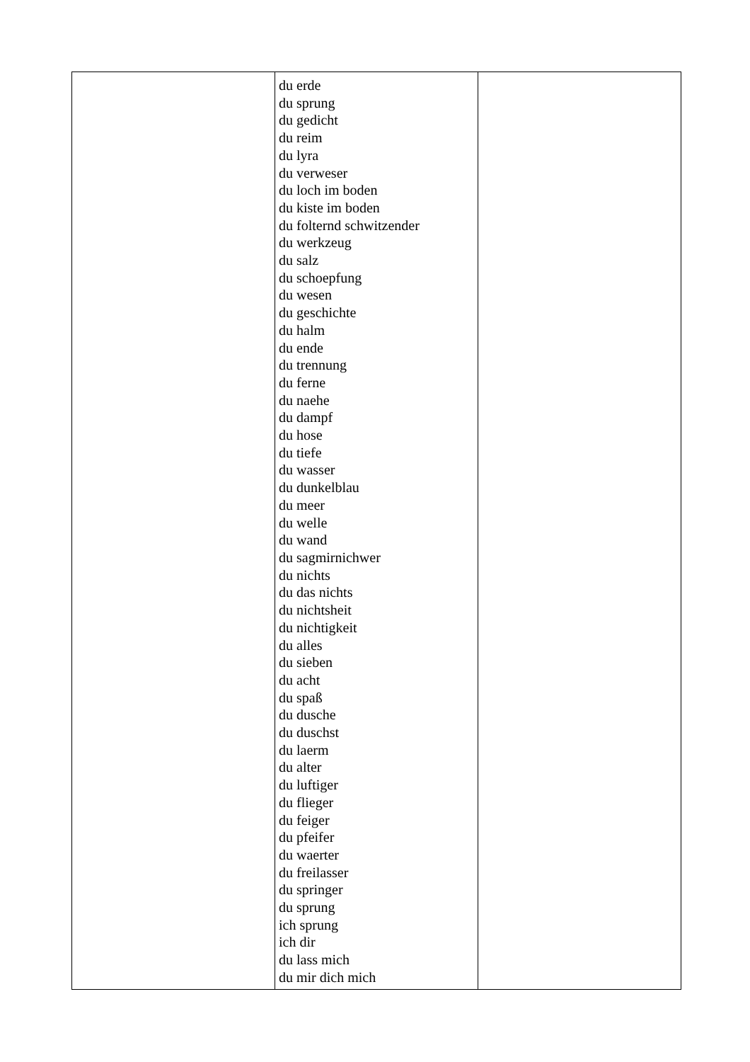| | du erde du sprung du gedicht du reim du lyra du verweser du loch im boden du kiste im boden du folternd schwitzender du werkzeug du salz du schoepfung du wesen du geschichte du halm du ende du trennung du ferne du naehe du dampf du hose du tiefe du wasser du dunkelblau du meer du welle du wand du sagmirnichwer du nichts du das nichts du nichtsheit du nichtigkeit du alles du sieben du acht du spaß du dusche du duschst du laerm du alter du luftiger du flieger du feiger du pfeifer du waerter du freilasser du springer du sprung ich sprung ich dir du lass mich du mir dich mich | |